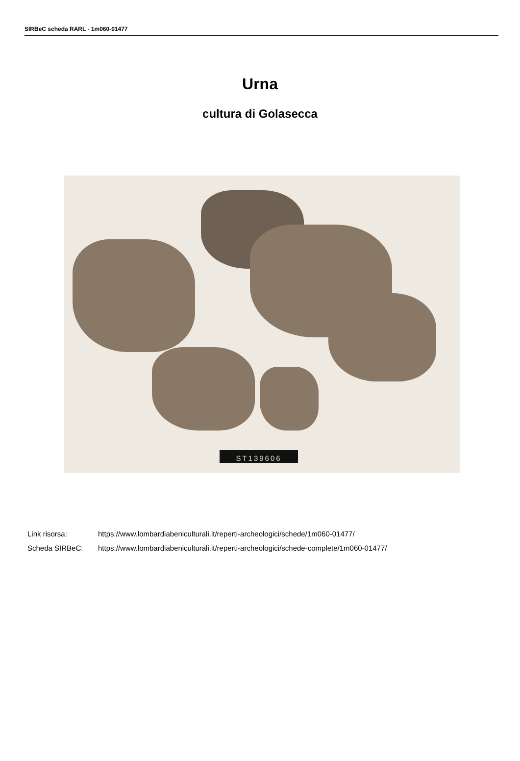SIRBeC scheda RARL - 1m060-01477
Urna
cultura di Golasecca
ST139606
| Link risorsa: | https://www.lombardiabeniculturali.it/reperti-archeologici/schede/1m060-01477/ |
| Scheda SIRBeC: | https://www.lombardiabeniculturali.it/reperti-archeologici/schede-complete/1m060-01477/ |